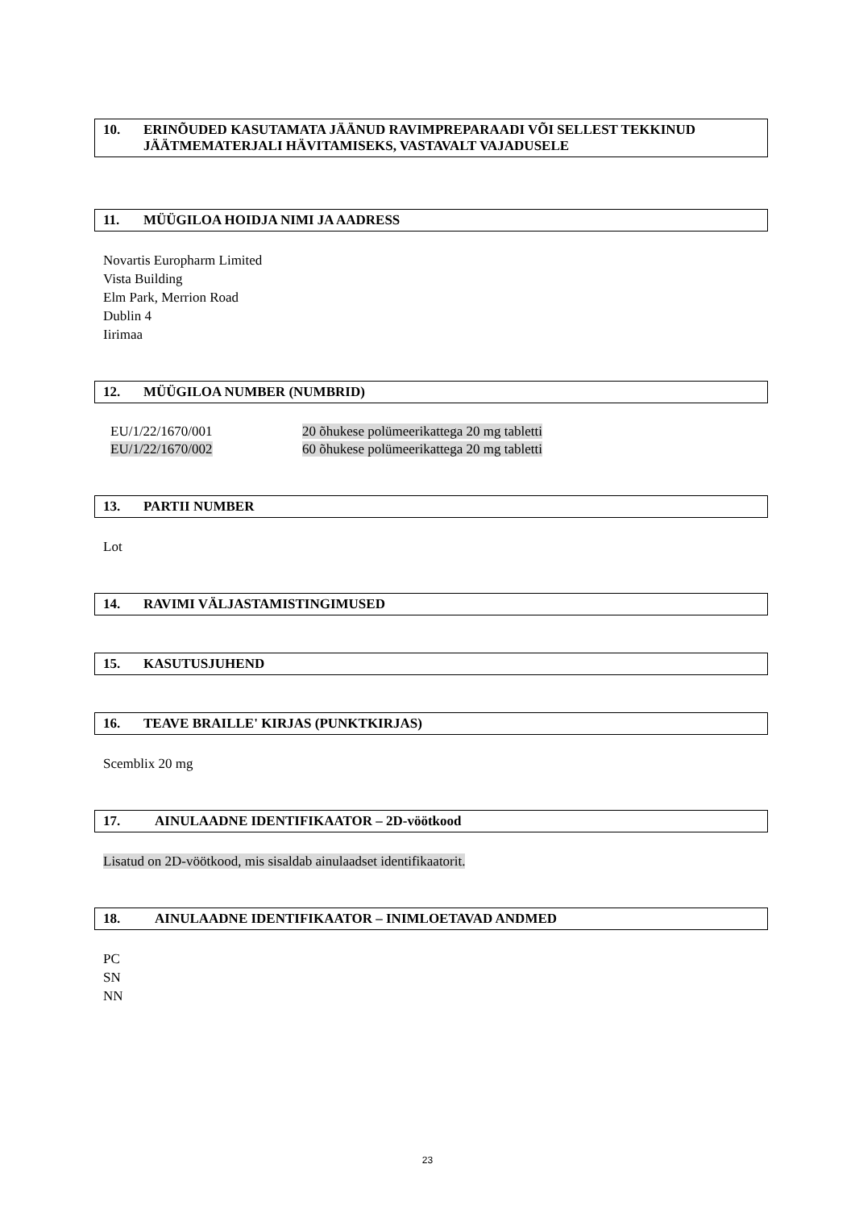10. ERINÕUDED KASUTAMATA JÄÄNUD RAVIMPREPARAADI VÕI SELLEST TEKKINUD JÄÄTMEMATERJALI HÄVITAMISEKS, VASTAVALT VAJADUSELE
11. MÜÜGILOA HOIDJA NIMI JA AADRESS
Novartis Europharm Limited
Vista Building
Elm Park, Merrion Road
Dublin 4
Iirimaa
12. MÜÜGILOA NUMBER (NUMBRID)
| EU/1/22/1670/001 | 20 õhukese polümeerikattega 20 mg tabletti |
| EU/1/22/1670/002 | 60 õhukese polümeerikattega 20 mg tabletti |
13. PARTII NUMBER
Lot
14. RAVIMI VÄLJASTAMISTINGIMUSED
15. KASUTUSJUHEND
16. TEAVE BRAILLE' KIRJAS (PUNKTKIRJAS)
Scemblix 20 mg
17. AINULAADNE IDENTIFIKAATOR – 2D-vöötkood
Lisatud on 2D-vöötkood, mis sisaldab ainulaadset identifikaatorit.
18. AINULAADNE IDENTIFIKAATOR – INIMLOETAVAD ANDMED
PC
SN
NN
23